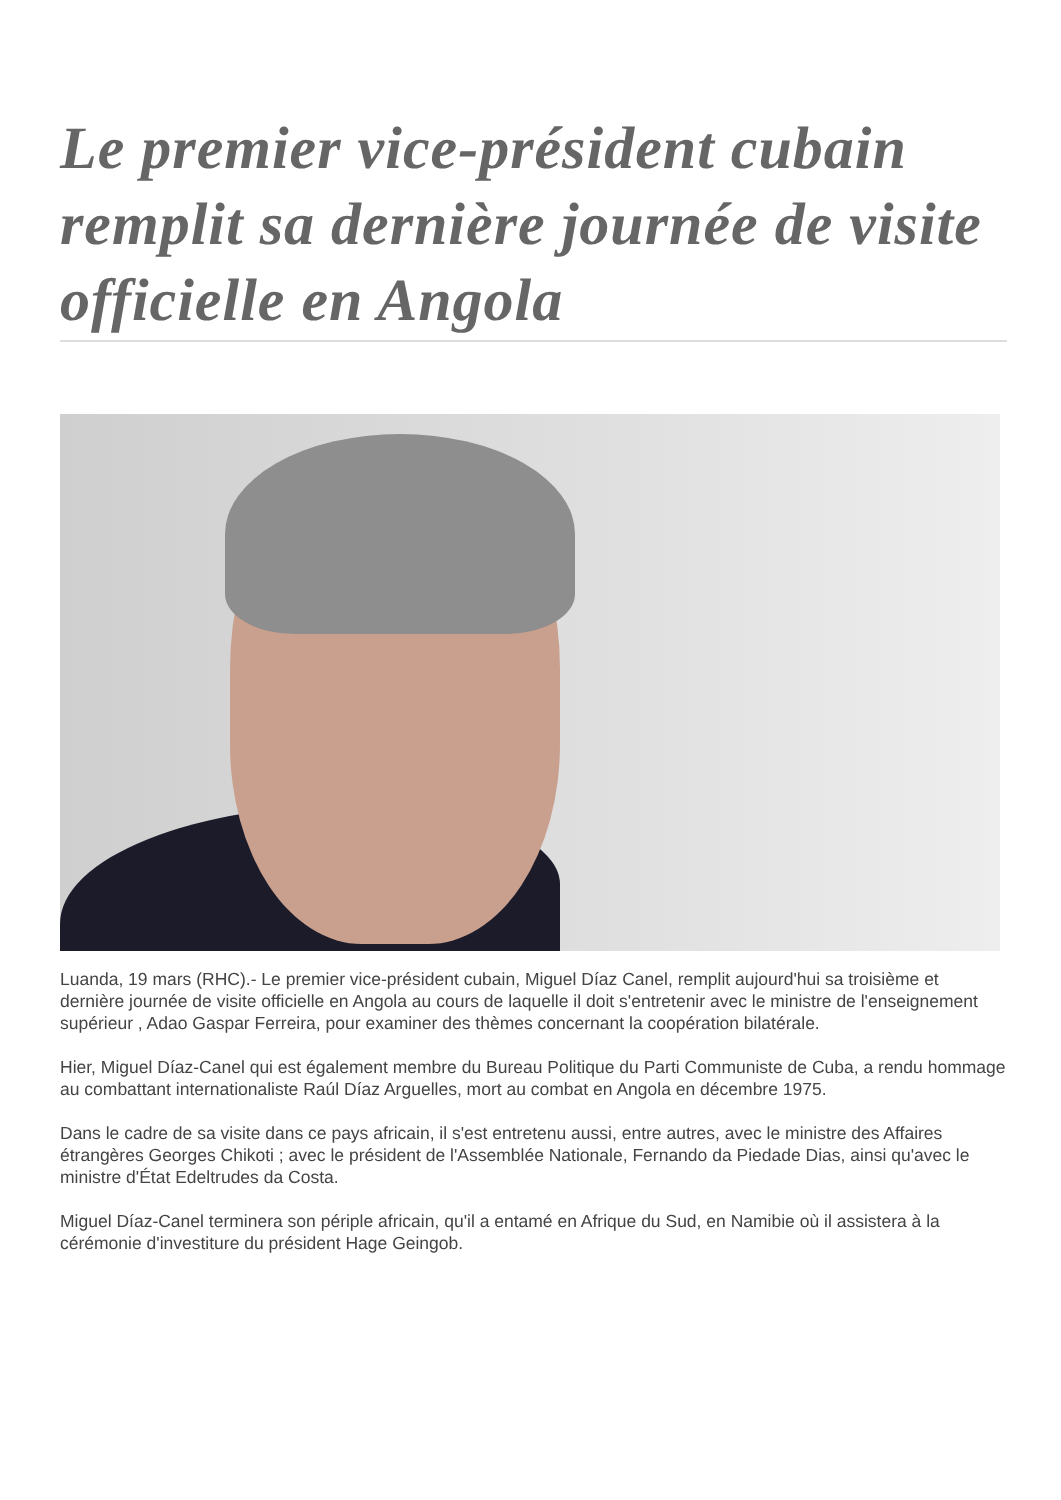Le premier vice-président cubain remplit sa dernière journée de visite officielle en Angola
Luanda, 19 mars (RHC).- Le premier vice-président cubain, Miguel Díaz Canel, remplit aujourd'hui sa troisième et dernière journée de visite officielle en Angola au cours de laquelle il doit s'entretenir avec le ministre de l'enseignement supérieur , Adao Gaspar Ferreira, pour examiner des thèmes concernant la coopération bilatérale.
Hier, Miguel Díaz-Canel qui est également membre du Bureau Politique du Parti Communiste de Cuba, a rendu hommage au combattant internationaliste Raúl Díaz Arguelles, mort au combat en Angola en décembre 1975.
Dans le cadre de sa visite dans ce pays africain, il s'est entretenu aussi, entre autres, avec le ministre des Affaires étrangères Georges Chikoti ; avec le président de l'Assemblée Nationale, Fernando da Piedade Dias, ainsi qu'avec le ministre d'État Edeltrudes da Costa.
Miguel Díaz-Canel terminera son périple africain, qu'il a entamé en Afrique du Sud, en Namibie où il assistera à la cérémonie d'investiture du président Hage Geingob.